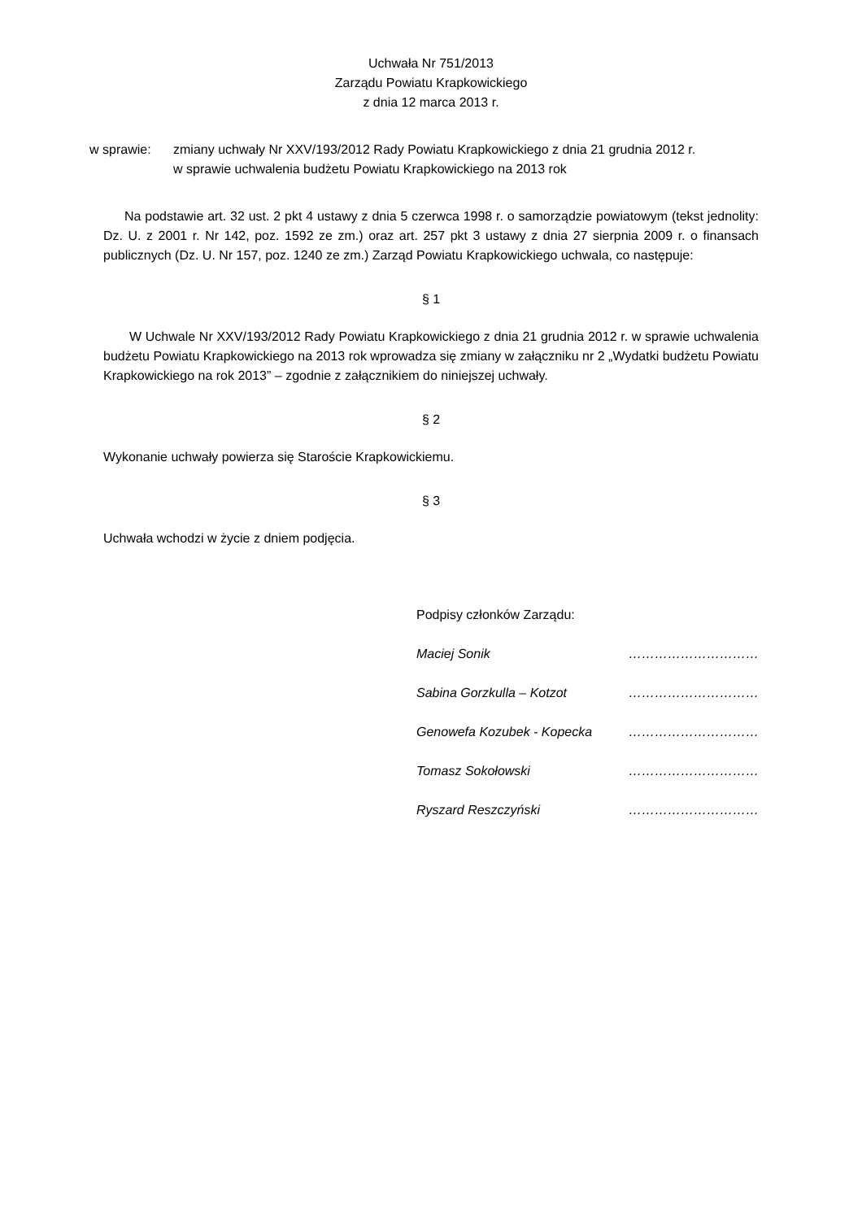Uchwała Nr 751/2013
Zarządu Powiatu Krapkowickiego
z dnia 12 marca 2013 r.
w sprawie: zmiany uchwały Nr XXV/193/2012 Rady Powiatu Krapkowickiego z dnia 21 grudnia 2012 r.
w sprawie uchwalenia budżetu Powiatu Krapkowickiego na 2013 rok
Na podstawie art. 32 ust. 2 pkt 4 ustawy z dnia 5 czerwca 1998 r. o samorządzie powiatowym (tekst jednolity: Dz. U. z 2001 r. Nr 142, poz. 1592 ze zm.) oraz art. 257 pkt 3 ustawy z dnia 27 sierpnia 2009 r. o finansach publicznych (Dz. U. Nr 157, poz. 1240 ze zm.) Zarząd Powiatu Krapkowickiego uchwala, co następuje:
§ 1
W Uchwale Nr XXV/193/2012 Rady Powiatu Krapkowickiego z dnia 21 grudnia 2012 r. w sprawie uchwalenia budżetu Powiatu Krapkowickiego na 2013 rok wprowadza się zmiany w załączniku nr 2 „Wydatki budżetu Powiatu Krapkowickiego na rok 2013” – zgodnie z załącznikiem do niniejszej uchwały.
§ 2
Wykonanie uchwały powierza się Staroście Krapkowickiemu.
§ 3
Uchwała wchodzi w życie z dniem podjęcia.
Podpisy członków Zarządu:
Maciej Sonik …………………………
Sabina Gorzkulla – Kotzot …………………………
Genowefa Kozubek - Kopecka …………………………
Tomasz Sokołowski …………………………
Ryszard Reszczyński …………………………